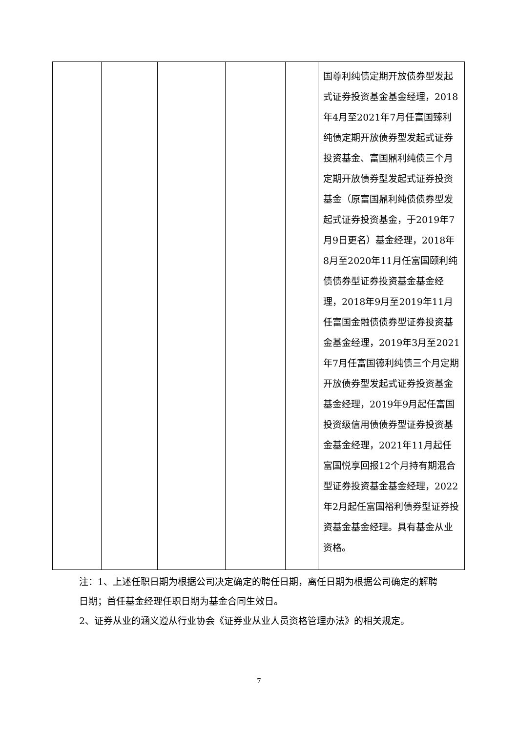| | | | | | 国尊利纯债定期开放债券型发起式证券投资基金基金经理，2018年4月至2021年7月任富国臻利纯债定期开放债券型发起式证券投资基金、富国鼎利纯债三个月定期开放债券型发起式证券投资基金（原富国鼎利纯债债券型发起式证券投资基金，于2019年7月9日更名）基金经理，2018年8月至2020年11月任富国颐利纯债债券型证券投资基金基金经理，2018年9月至2019年11月任富国金融债债券型证券投资基金基金经理，2019年3月至2021年7月任富国德利纯债三个月定期开放债券型发起式证券投资基金基金经理，2019年9月起任富国投资级信用债债券型证券投资基金基金经理，2021年11月起任富国悦享回报12个月持有期混合型证券投资基金基金经理，2022年2月起任富国裕利债券型证券投资基金基金经理。具有基金从业资格。 |
注：1、上述任职日期为根据公司决定确定的聘任日期，离任日期为根据公司确定的解聘日期；首任基金经理任职日期为基金合同生效日。
2、证券从业的涵义遵从行业协会《证券业从业人员资格管理办法》的相关规定。
7